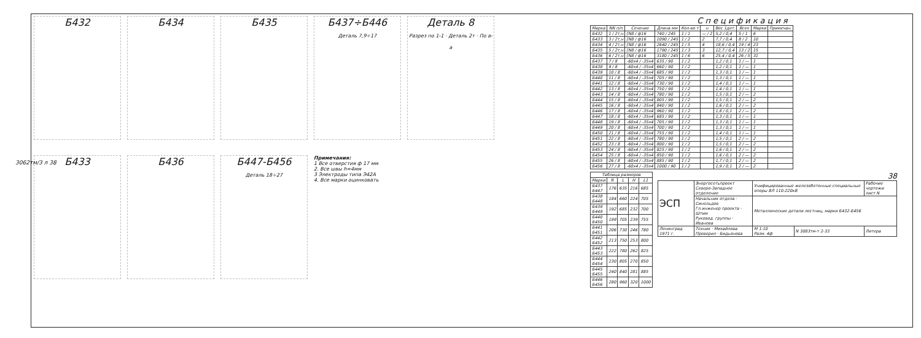3062тм/3 л 38
Б432
Б434
Б435
Б437÷Б446
Деталь 7,9÷17
Деталь 8
Разрез по 1-1 · Деталь 2т · По а-а
Б433
Б436
Б447-Б456
Деталь 18÷27
Примечания:
1 Все отверстия ф 17 мм
2. Все швы h=4мм
3 Электроды типа Э42А
4. Все марки оцинковать
Спецификация
| Марка | NN п/п | Сечение | Длина мм | Кол-во т | н | Вес 1дет. | Всех | Марки | Примечан. |
| --- | --- | --- | --- | --- | --- | --- | --- | --- | --- |
| Б432 | 1 / 2т,н | [N8 / ф16 | 740 / 245 | 1 / 1 | — / 2 | 5,2 / 0,4 | 5 / 1 | 6 | |
| Б433 | 3 / 2т,н | [N8 / ф16 | 1090 / 245 | 1 / 2 | 2 | 7,7 / 0,4 | 8 / 2 | 10 | |
| Б434 | 4 / 2т,н | [N8 / ф16 | 2640 / 245 | 1 / 5 | 4 | 18,6 / 0,4 | 19 / 4 | 23 | |
| Б435 | 5 / 2т,н | [N8 / ф16 | 1790 / 245 | 1 / 3 | 3 | 12,7 / 0,4 | 13 / 2 | 15 | |
| Б436 | 6 / 2т,н | [N8 / ф16 | 3180 / 245 | 1 / 6 | 6 | 25,4 / 0,4 | 26 / 5 | 31 | |
| Б437 | 7 / 8 | -60x4 / -35x4 | 635 / 90 | 1 / 2 | | 1,2 / 0,1 | 1 / — | 1 | |
| Б438 | 9 / 8 | -60x4 / -35x4 | 660 / 90 | 1 / 2 | | 1,2 / 0,1 | 1 / — | 1 | |
| Б439 | 10 / 8 | -60x4 / -35x4 | 685 / 90 | 1 / 2 | | 1,3 / 0,1 | 1 / — | 1 | |
| Б440 | 11 / 8 | -60x4 / -35x4 | 705 / 90 | 1 / 2 | | 1,3 / 0,1 | 1 / — | 1 | |
| Б441 | 12 / 8 | -60x4 / -35x4 | 730 / 90 | 1 / 2 | | 1,4 / 0,1 | 1 / — | 1 | |
| Б442 | 13 / 8 | -60x4 / -35x4 | 750 / 90 | 1 / 2 | | 1,4 / 0,1 | 1 / — | 1 | |
| Б443 | 14 / 8 | -60x4 / -35x4 | 780 / 90 | 1 / 2 | | 1,5 / 0,1 | 2 / — | 2 | |
| Б444 | 15 / 8 | -60x4 / -35x4 | 805 / 90 | 1 / 2 | | 1,5 / 0,1 | 2 / — | 2 | |
| Б445 | 16 / 8 | -60x4 / -35x4 | 840 / 90 | 1 / 2 | | 1,6 / 0,1 | 2 / — | 2 | |
| Б446 | 17 / 8 | -60x4 / -35x4 | 960 / 90 | 1 / 2 | | 1,8 / 0,1 | 2 / — | 2 | |
| Б447 | 18 / 8 | -60x4 / -35x4 | 685 / 90 | 1 / 2 | | 1,3 / 0,1 | 1 / — | 1 | |
| Б448 | 19 / 8 | -60x4 / -35x4 | 705 / 90 | 1 / 2 | | 1,3 / 0,1 | 1 / — | 1 | |
| Б449 | 20 / 8 | -60x4 / -35x4 | 700 / 90 | 1 / 2 | | 1,3 / 0,1 | 1 / — | 1 | |
| Б450 | 21 / 8 | -60x4 / -35x4 | 755 / 90 | 1 / 2 | | 1,4 / 0,1 | 1 / — | 1 | |
| Б451 | 22 / 8 | -60x4 / -35x4 | 780 / 90 | 1 / 2 | | 1,5 / 0,1 | 2 / — | 2 | |
| Б452 | 23 / 8 | -60x4 / -35x4 | 800 / 90 | 1 / 2 | | 1,5 / 0,1 | 2 / — | 2 | |
| Б453 | 24 / 8 | -60x4 / -35x4 | 825 / 90 | 1 / 2 | | 1,6 / 0,1 | 2 / — | 2 | |
| Б454 | 25 / 8 | -60x4 / -35x4 | 850 / 90 | 1 / 2 | | 1,6 / 0,1 | 2 / — | 2 | |
| Б455 | 26 / 8 | -60x4 / -35x4 | 885 / 90 | 1 / 2 | | 1,7 / 0,1 | 2 / — | 2 | |
| Б456 | 27 / 8 | -60x4 / -35x4 | 1000 / 90 | 1 / 2 | | 1,9 / 0,1 | 2 / — | 2 | |
| Таблица размеров | | | | |
| --- | --- | --- | --- | --- |
| Марки | R | L | H | L1 |
| Б437 Б447 | 176 | 635 | 216 | 685 |
| Б438 Б448 | 184 | 660 | 224 | 705 |
| Б439 Б449 | 192 | 685 | 232 | 700 |
| Б440 Б450 | 199 | 705 | 239 | 755 |
| Б441 Б451 | 206 | 730 | 246 | 780 |
| Б442 Б452 | 213 | 750 | 253 | 800 |
| Б443 Б453 | 222 | 780 | 262 | 825 |
| Б444 Б454 | 230 | 805 | 270 | 850 |
| Б445 Б455 | 240 | 840 | 281 | 885 |
| Б446 Б456 | 280 | 960 | 320 | 1000 |
38
| ЭСП | Энергосетьпроект Северо-Западное отделение | Унифицированные железобетонные специальные опоры ВЛ 110-220кВ | | Рабочие чертежи лист N |
| | Начальник отдела · Синельдов Гл.инженер проекта · Штим Руковод. группы · Иванова | Металлические детали лестниц, марки Б432-Б456 | | |
| Ленинград 1971 г. | Техник · Михайлова Проверил · Бидьянова | М 1:10 Разм. 4ф | N 3083тм-т 2-33 | Литера |